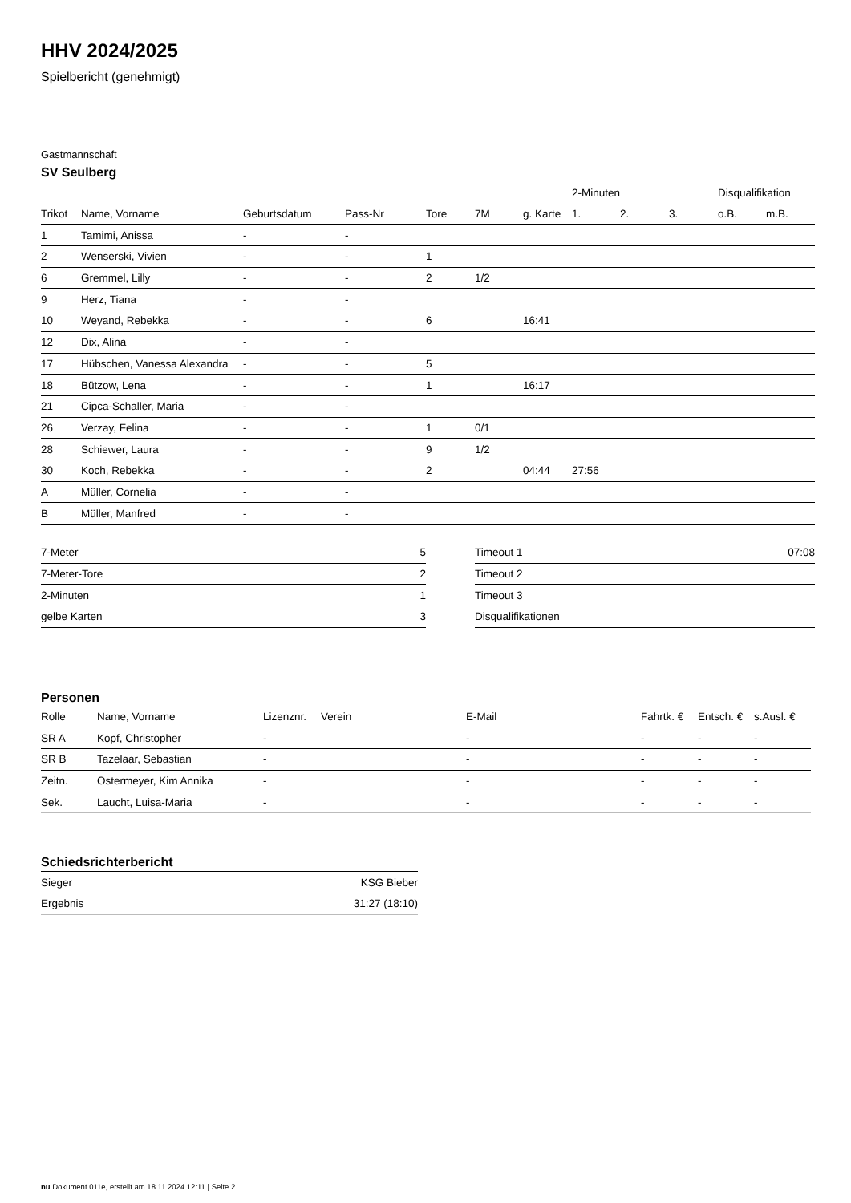HHV 2024/2025
Spielbericht (genehmigt)
Gastmannschaft
SV Seulberg
| | | | | | | | 2-Minuten | | | Disqualifikation | |
| --- | --- | --- | --- | --- | --- | --- | --- | --- | --- | --- | --- |
| Trikot | Name, Vorname | Geburtsdatum | Pass-Nr | Tore | 7M | g. Karte | 1. | 2. | 3. | o.B. | m.B. |
| 1 | Tamimi, Anissa | - | - | | | | | | | | |
| 2 | Wenserski, Vivien | - | - | 1 | | | | | | | |
| 6 | Gremmel, Lilly | - | - | 2 | 1/2 | | | | | | |
| 9 | Herz, Tiana | - | - | | | | | | | | |
| 10 | Weyand, Rebekka | - | - | 6 | | 16:41 | | | | | |
| 12 | Dix, Alina | - | - | | | | | | | | |
| 17 | Hübschen, Vanessa Alexandra | - | - | 5 | | | | | | | |
| 18 | Bützow, Lena | - | - | 1 | | 16:17 | | | | | |
| 21 | Cipca-Schaller, Maria | - | - | | | | | | | | |
| 26 | Verzay, Felina | - | - | 1 | 0/1 | | | | | | |
| 28 | Schiewer, Laura | - | - | 9 | 1/2 | | | | | | |
| 30 | Koch, Rebekka | - | - | 2 | | 04:44 | 27:56 | | | | |
| A | Müller, Cornelia | - | - | | | | | | | | |
| B | Müller, Manfred | - | - | | | | | | | | |
| 7-Meter | 5 |
| 7-Meter-Tore | 2 |
| 2-Minuten | 1 |
| gelbe Karten | 3 |
| Timeout 1 | 07:08 |
| Timeout 2 | |
| Timeout 3 | |
| Disqualifikationen | |
Personen
| Rolle | Name, Vorname | Lizenznr. | Verein | E-Mail | Fahrtk. € | Entsch. € | s.Ausl. € |
| --- | --- | --- | --- | --- | --- | --- | --- |
| SR A | Kopf, Christopher | - | | - | - | - | - |
| SR B | Tazelaar, Sebastian | - | | - | - | - | - |
| Zeitn. | Ostermeyer, Kim Annika | - | | - | - | - | - |
| Sek. | Laucht, Luisa-Maria | - | | - | - | - | - |
Schiedsrichterbericht
| Sieger | KSG Bieber |
| Ergebnis | 31:27 (18:10) |
nu.Dokument 011e, erstellt am 18.11.2024 12:11 | Seite 2